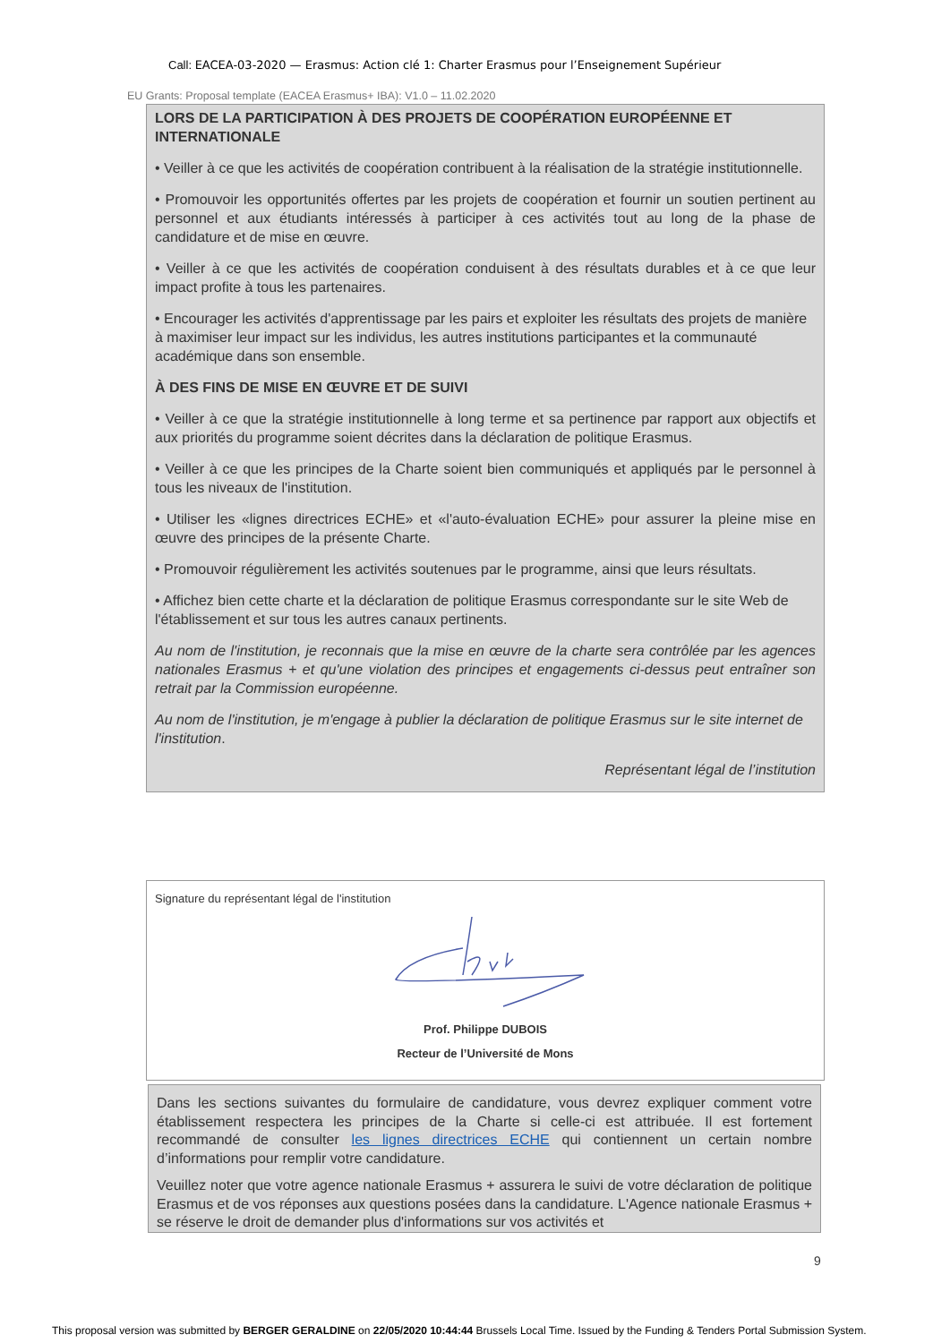Call: EACEA-03-2020 — Erasmus: Action clé 1: Charter Erasmus pour l’Enseignement Supérieur
EU Grants: Proposal template (EACEA Erasmus+ IBA): V1.0 – 11.02.2020
LORS DE LA PARTICIPATION À DES PROJETS DE COOPÉRATION EUROPÉENNE ET INTERNATIONALE
• Veiller à ce que les activités de coopération contribuent à la réalisation de la stratégie institutionnelle.
• Promouvoir les opportunités offertes par les projets de coopération et fournir un soutien pertinent au personnel et aux étudiants intéressés à participer à ces activités tout au long de la phase de candidature et de mise en œuvre.
• Veiller à ce que les activités de coopération conduisent à des résultats durables et à ce que leur impact profite à tous les partenaires.
• Encourager les activités d'apprentissage par les pairs et exploiter les résultats des projets de manière à maximiser leur impact sur les individus, les autres institutions participantes et la communauté académique dans son ensemble.
À DES FINS DE MISE EN ŒUVRE ET DE SUIVI
• Veiller à ce que la stratégie institutionnelle à long terme et sa pertinence par rapport aux objectifs et aux priorités du programme soient décrites dans la déclaration de politique Erasmus.
• Veiller à ce que les principes de la Charte soient bien communiqués et appliqués par le personnel à tous les niveaux de l'institution.
• Utiliser les «lignes directrices ECHE» et «l'auto-évaluation ECHE» pour assurer la pleine mise en œuvre des principes de la présente Charte.
• Promouvoir régulièrement les activités soutenues par le programme, ainsi que leurs résultats.
• Affichez bien cette charte et la déclaration de politique Erasmus correspondante sur le site Web de l'établissement et sur tous les autres canaux pertinents.
Au nom de l'institution, je reconnais que la mise en œuvre de la charte sera contrôlée par les agences nationales Erasmus + et qu'une violation des principes et engagements ci-dessus peut entraîner son retrait par la Commission européenne.
Au nom de l'institution, je m'engage à publier la déclaration de politique Erasmus sur le site internet de l'institution.
Représentant légal de l’institution
Signature du représentant légal de l'institution
Prof. Philippe DUBOIS
Recteur de l’Université de Mons
Dans les sections suivantes du formulaire de candidature, vous devrez expliquer comment votre établissement respectera les principes de la Charte si celle-ci est attribuée. Il est fortement recommandé de consulter les lignes directrices ECHE qui contiennent un certain nombre d’informations pour remplir votre candidature.
Veuillez noter que votre agence nationale Erasmus + assurera le suivi de votre déclaration de politique Erasmus et de vos réponses aux questions posées dans la candidature. L'Agence nationale Erasmus + se réserve le droit de demander plus d'informations sur vos activités et
9
This proposal version was submitted by BERGER GERALDINE on 22/05/2020 10:44:44 Brussels Local Time. Issued by the Funding & Tenders Portal Submission System.